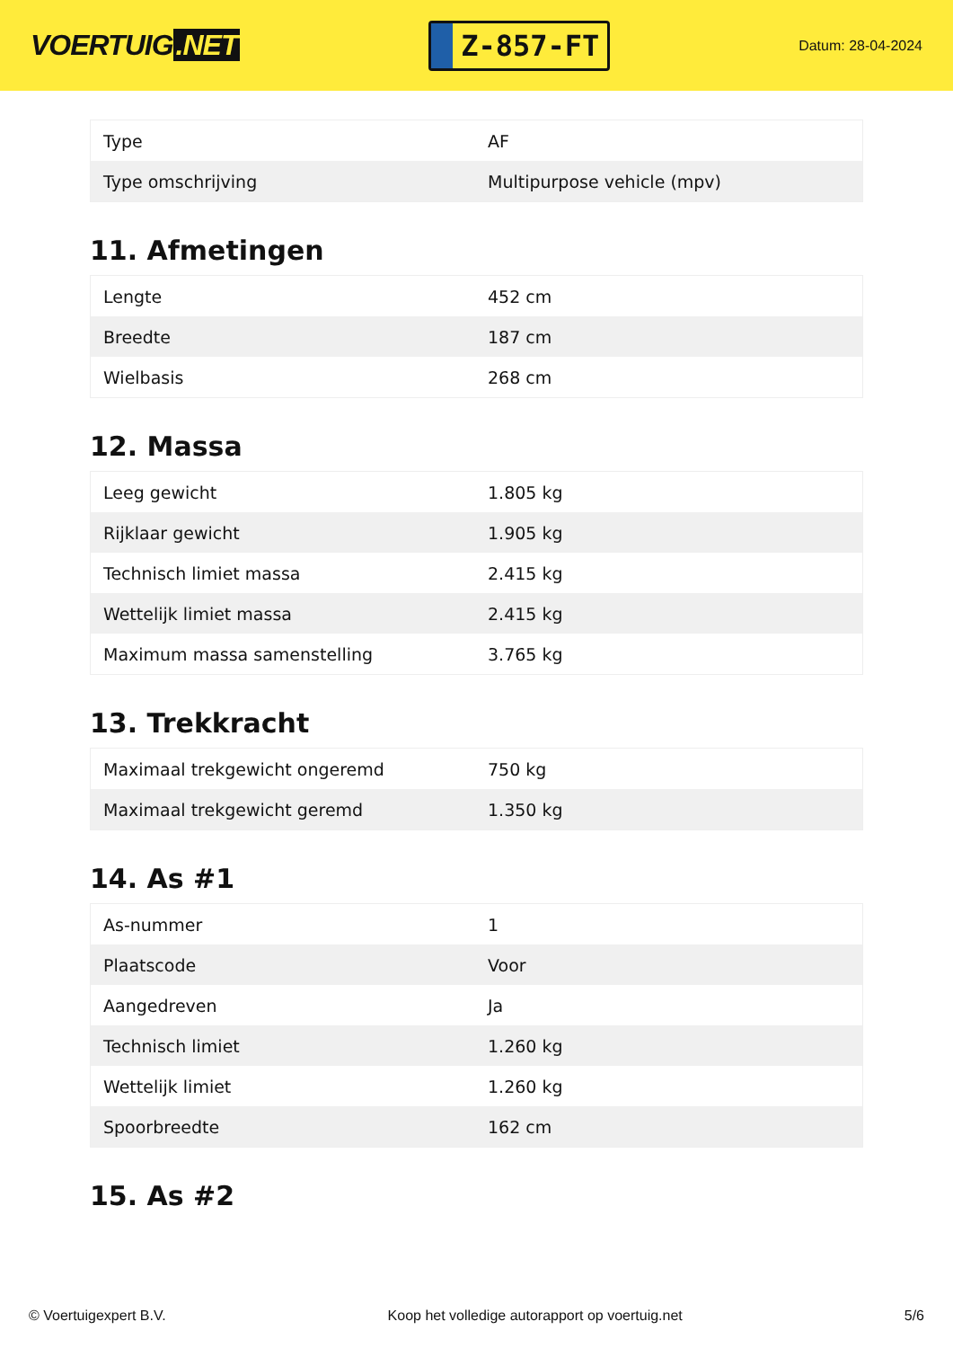VOERTUIG.NET
Z-857-FT
Datum: 28-04-2024
| Type | AF |
| Type omschrijving | Multipurpose vehicle (mpv) |
11. Afmetingen
| Lengte | 452 cm |
| Breedte | 187 cm |
| Wielbasis | 268 cm |
12. Massa
| Leeg gewicht | 1.805 kg |
| Rijklaar gewicht | 1.905 kg |
| Technisch limiet massa | 2.415 kg |
| Wettelijk limiet massa | 2.415 kg |
| Maximum massa samenstelling | 3.765 kg |
13. Trekkracht
| Maximaal trekgewicht ongeremd | 750 kg |
| Maximaal trekgewicht geremd | 1.350 kg |
14. As #1
| As-nummer | 1 |
| Plaatscode | Voor |
| Aangedreven | Ja |
| Technisch limiet | 1.260 kg |
| Wettelijk limiet | 1.260 kg |
| Spoorbreedte | 162 cm |
15. As #2
© Voertuigexpert B.V. Koop het volledige autorapport op voertuig.net 5/6